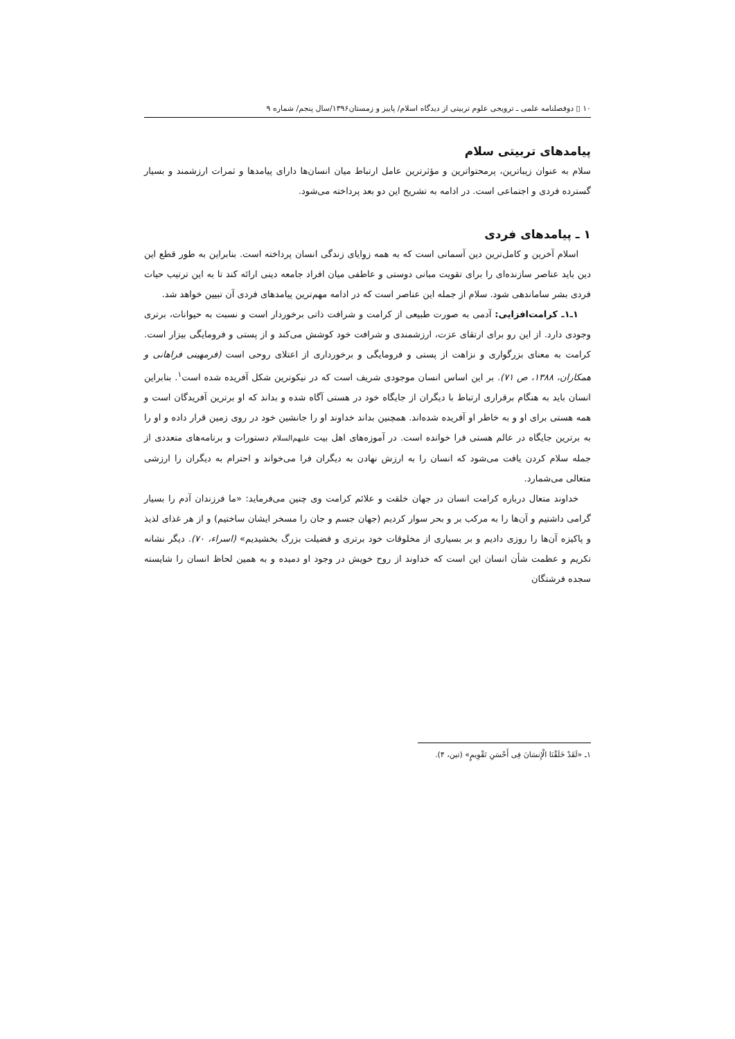۱۰ ▯ دوفصلنامه علمی ـ ترویجی علوم تربیتی از دیدگاه اسلام/ پاییز و زمستان۱۳۹۶/سال پنجم/ شماره ۹
پیامدهای تربیتی سلام
سلام به عنوان زیباترین، پرمحتواترین و مؤثرترین عامل ارتباط میان انسان‌ها دارای پیامدها و ثمرات ارزشمند و بسیار گسترده فردی و اجتماعی است. در ادامه به تشریح این دو بعد پرداخته می‌شود.
۱ ـ پیامدهای فردی
اسلام آخرین و کامل‌ترین دین آسمانی است که به همه زوایای زندگی انسان پرداخته است. بنابراین به طور قطع این دین باید عناصر سازنده‌ای را برای تقویت مبانی دوستی و عاطفی میان افراد جامعه دینی ارائه کند تا به این ترتیب حیات فردی بشر ساماندهی شود. سلام از جمله این عناصر است که در ادامه مهم‌ترین پیامدهای فردی آن تبیین خواهد شد.
۱ـ۱ـ کرامت‌افزایی: آدمی به صورت طبیعی از کرامت و شرافت ذاتی برخوردار است و نسبت به حیوانات، برتری وجودی دارد. از این رو برای ارتقای عزت، ارزشمندی و شرافت خود کوشش می‌کند و از پستی و فرومایگی بیزار است. کرامت به معنای بزرگواری و نزاهت از پستی و فرومایگی و برخورداری از اعتلای روحی است (فرمهینی فراهانی و همکاران، ۱۳۸۸، ص ۷۱). بر این اساس انسان موجودی شریف است که در نیکوترین شکل آفریده شده است<sup>۱</sup>. بنابراین انسان باید به هنگام برقراری ارتباط با دیگران از جایگاه خود در هستی آگاه شده و بداند که او برترین آفریدگان است و همه هستی برای او و به خاطر او آفریده شده‌اند. همچنین بداند خداوند او را جانشین خود در روی زمین قرار داده و او را به برترین جایگاه در عالم هستی فرا خوانده است. در آموزه‌های اهل بیت علیهم‌السلام دستورات و برنامه‌های متعددی از جمله سلام کردن یافت می‌شود که انسان را به ارزش نهادن به دیگران فرا می‌خواند و احترام به دیگران را ارزشی متعالی می‌شمارد.
خداوند متعال درباره کرامت انسان در جهان خلقت و علائم کرامت وی چنین می‌فرماید: «ما فرزندان آدم را بسیار گرامی داشتیم و آن‌ها را به مرکب بر و بحر سوار کردیم (جهان جسم و جان را مسخر ایشان ساختیم) و از هر غذای لذیذ و پاکیزه آن‌ها را روزی دادیم و بر بسیاری از مخلوقات خود برتری و فضیلت بزرگ بخشیدیم» (اسراء، ۷۰). دیگر نشانه تکریم و عظمت شأن انسان این است که خداوند از روح خویش در وجود او دمیده و به همین لحاظ انسان را شایسته سجده فرشتگان
۱ـ «لَقَدْ خَلَقْنَا الْإِنسَانَ فِی أَحْسَنِ تَقْوِیمٍ» (تین، ۴).